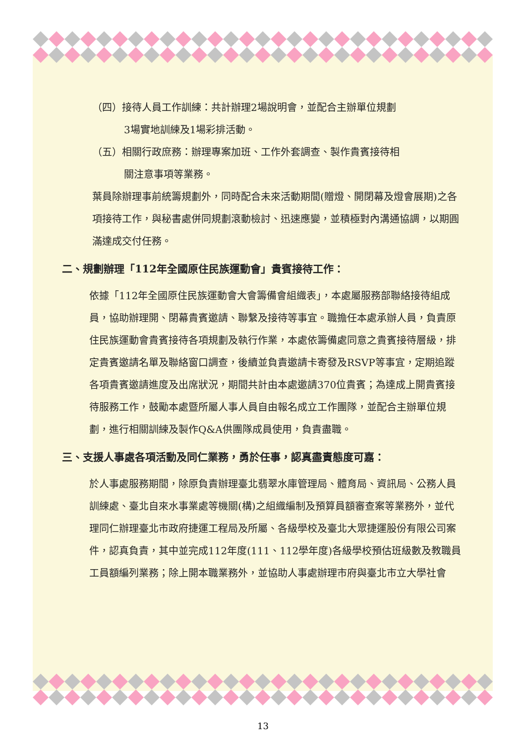（四）接待人員工作訓練：共計辦理2場說明會，並配合主辦單位規劃
3場實地訓練及1場彩排活動。
（五）相關行政庶務：辦理專案加班、工作外套調查、製作貴賓接待相
關注意事項等業務。
葉員除辦理事前統籌規劃外，同時配合未來活動期間(贈燈、開閉幕及燈會展期)之各項接待工作，與秘書處併同規劃滾動檢討、迅速應變，並積極對內溝通協調，以期圓滿達成交付任務。
二、規劃辦理「112年全國原住民族運動會」貴賓接待工作：
依據「112年全國原住民族運動會大會籌備會組織表」，本處屬服務部聯絡接待組成員，協助辦理開、閉幕貴賓邀請、聯繫及接待等事宜。職擔任本處承辦人員，負責原住民族運動會貴賓接待各項規劃及執行作業，本處依籌備處同意之貴賓接待層級，排定貴賓邀請名單及聯絡窗口調查，後續並負責邀請卡寄發及RSVP等事宜，定期追蹤各項貴賓邀請進度及出席狀況，期間共計由本處邀請370位貴賓；為達成上開貴賓接待服務工作，鼓勵本處暨所屬人事人員自由報名成立工作團隊，並配合主辦單位規劃，進行相關訓練及製作Q&A供團隊成員使用，負責盡職。
三、支援人事處各項活動及同仁業務，勇於任事，認真盡責態度可嘉：
於人事處服務期間，除原負責辦理臺北翡翠水庫管理局、體育局、資訊局、公務人員訓練處、臺北自來水事業處等機關(構)之組織編制及預算員額審查案等業務外，並代理同仁辦理臺北市政府捷運工程局及所屬、各級學校及臺北大眾捷運股份有限公司案件，認真負責，其中並完成112年度(111、112學年度)各級學校預估班級數及教職員工員額編列業務；除上開本職業務外，並協助人事處辦理市府與臺北市立大學社會
13